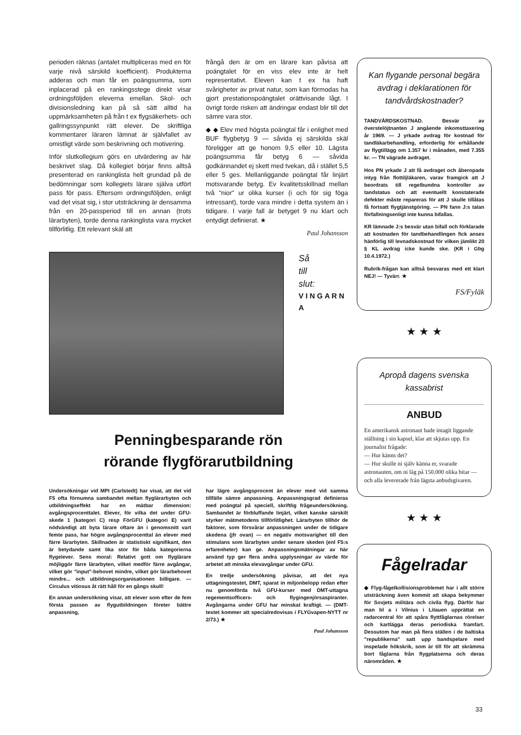perioden räknas (antalet multipliceras med en för varje nivå särskild koefficient). Produkterna adderas och man får en poängsumma, som inplacerad på en rankingsstege direkt visar ordningsföljden eleverna emellan. Skol- och divisionsledning kan på så sätt alltid ha uppmärksamheten på från t ex flygsäkerhets- och gallringssynpunkt rätt elever. De skriftliga kommentarer läraren lämnat är självfallet av omistligt värde som beskrivning och motivering.
Inför slutkollegium görs en utvärdering av här beskrivet slag. Då kollegiet börjar finns alltså presenterad en rankinglista helt grundad på de bedömningar som kollegiets lärare själva utfört pass för pass. Eftersom ordningsföljden, enligt vad det visat sig, i stor utsträckning är densamma från en 20-passperiod till en annan (trots lärarbyten), torde denna rankinglista vara mycket tillförlitlig. Ett relevant skäl att
frångå den är om en lärare kan påvisa att poängtalet för en viss elev inte är helt representativt. Eleven kan t ex ha haft svårigheter av privat natur, som kan förmodas ha gjort prestationspoängtalet orättvisande lågt. I övrigt torde risken att ändringar endast blir till det sämre vara stor.
◆ ◆ Elev med högsta poängtal får i enlighet med BUF flygbetyg 9 — såvida ej särskilda skäl föreligger att ge honom 9,5 eller 10. Lägsta poängsumma får betyg 6 — såvida godkännandet ej skett med tvekan, då i stället 5,5 eller 5 ges. Mellanliggande poängtal får linjärt motsvarande betyg. Ev kvalitetsskillnad mellan två "nior" ur olika kurser (i och för sig föga intressant), torde vara mindre i detta system än i tidigare. I varje fall är betyget 9 nu klart och entydigt definierat. ★
Paul Johansson
Så
till
slut:
V I N G A R N A
Penningbesparande rön
rörande flygförarutbildning
Undersökningar vid MPI (Carlstedt) har visat, att det vid F5 ofta förnumna sambandet mellan flyglärarbyten och utbildningseffekt har en mätbar dimension: avgångsprocenttalet. Elever, för vilka det under GFU-skede 1 (kategori C) resp FörGFU (kategori E) varit nödvändigt att byta lärare oftare än i genomsnitt vart femte pass, har högre avgångsprocenttal än elever med färre lärarbyten. Skillnaden är statistiskt signifikant, den är betydande samt lika stor för båda kategorierna flygelever. Sens moral: Relativt gott om flyglärare möjliggör färre lärarbyten, vilket medför färre avgångar, vilket gör "input"-behovet mindre, vilket gör lärarbehovet mindre... och utbildningsorganisationen billigare. — Circulus vitiosus åt rätt håll för en gångs skull!
En annan undersökning visar, att elever som efter de fem första passen av flygutbildningen företer bättre anpassning,
har lägre avgångsprocent än elever med vid samma tillfälle sämre anpassning. Anpassningsgrad definieras med poängtal på speciell, skriftlig frågeundersökning. Sambandet är förbluffande linjärt, vilket kanske särskilt styrker mätmetodens tillförlitlighet. Lärarbyten tillhör de faktorer, som försvårar anpassningen under de tidigare skedena (jfr ovan) — en negativ motsvarighet till den stimulans som lärarbyten under senare skeden (enl F5:s erfarenheter) kan ge. Anpassningsmätningar av här använd typ ger flera andra upplysningar av värde för arbetet att minska elevavgångar under GFU.
En tredje undersökning påvisar, att det nya uttagningstestet, DMT, sparat in miljonbelopp redan efter nu genomförda två GFU-kurser med DMT-uttagna regementsofficers- och flygingenjörsaspiranter. Avgångarna under GFU har minskat kraftigt. — (DMT-testet kommer att specialredovisas i FLYGvapen-NYTT nr 2/73.) ★
Paul Johansson
Kan flygande personal begära avdrag i deklarationen för tandvårdskostnader?
TANDVÅRDSKOSTNAD. Besvär av överstelöjtnanten J angående inkomsttaxering år 1969. — J yrkade avdrag för kostnad för tandläkarbehandling, erforderlig för erhållande av flygtillägg om 1.357 kr i månaden, med 7.355 kr. — TN vägrade avdraget.
Hos PN yrkade J att få avdraget och åberopade intyg från flottiljläkaren, varav framgick att J beordrats till regelbundna kontroller av tandstatus och att eventuellt konstaterade defekter måste repareras för att J skulle tillåtas få fortsatt flygtjänstgöring. — PN fann J:s talan förfallningsenligt inte kunna bifallas.
KR lämnade J:s besvär utan bifall och förklarade att kostnaden för tandbehandlingen fick anses hänförlig till levnadskostnad för vilken jämlikt 20 § KL avdrag icke kunde ske. (KR i Gbg 10.4.1972.)
Rubrik-frågan kan alltså besvaras med ett klart NEJ! — Tyvärr. ★
FS/Fyläk
★ ★ ★
Apropå dagens svenska kassabrist
ANBUD
En amerikansk astronaut hade intagit liggande ställning i sin kapsel, klar att skjutas upp. En journalist frågade:
— Hur känns det?
— Hur skulle ni själv känna er, svarade astronauten, om ni låg på 150.000 olika bitar — och alla levererade från lägsta anbudsgivaren.
★ ★ ★
Fågelradar
◆ Flyg-fågelkollisionsproblemet har i allt större utsträckning även kommit att skapa bekymmer för Sovjets militära och civila flyg. Därför har man bl a i Vilnius i Litauen upprättat en radarcentral för att spåra flyttfåglarnas rörelser och kartlägga deras periodiska framfart. Dessutom har man på flera ställen i de baltiska "republikerna" satt upp bandspelare med inspelade hökskrik, som är till för att skrämma bort fåglarna från flygplatserna och deras närområden. ★
33